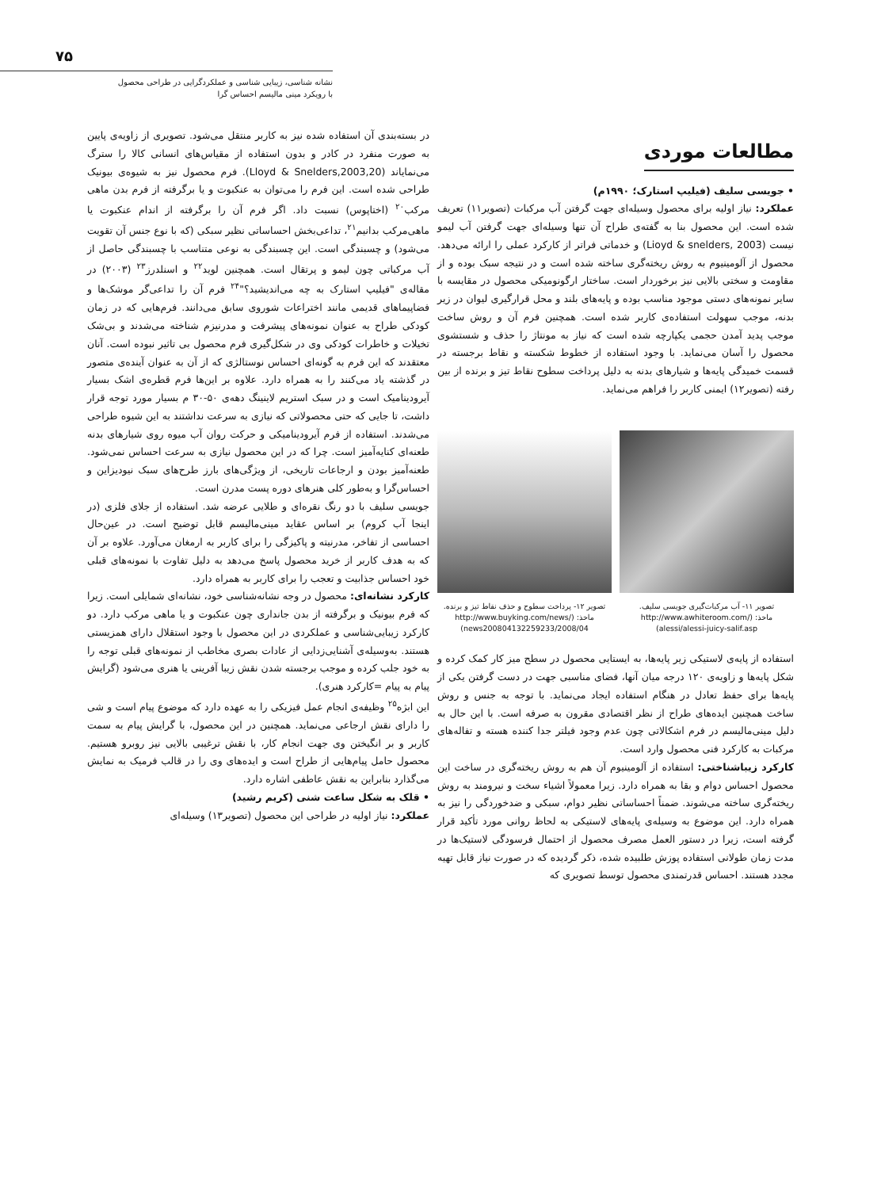۷۵
نشانه شناسی، زیبایی شناسی و عملکردگرایی در طراحی محصول
با رویکرد مینی مالیسم احساس گرا
مطالعات موردی
• جویسی سلیف (فیلیپ استارک؛ ۱۹۹۰م)
عملکرد: نیاز اولیه برای محصول وسیله‌ای جهت گرفتن آب مرکبات (تصویر۱۱) تعریف شده است. این محصول بنا به گفته‌ی طراح آن تنها وسیله‌ای جهت گرفتن آب لیمو نیست (Lioyd & snelders, 2003) و خدماتی فراتر از کارکرد عملی را ارائه می‌دهد. محصول از آلومینیوم به روش ریخته‌گری ساخته شده است و در نتیجه سبک بوده و از مقاومت و سختی بالایی نیز برخوردار است. ساختار ارگونومیکی محصول در مقایسه با سایر نمونه‌های دستی موجود مناسب بوده و پایه‌های بلند و محل قرارگیری لیوان در زیر بدنه، موجب سهولت استفاده‌ی کاربر شده است. همچنین فرم آن و روش ساخت موجب پدید آمدن حجمی یکپارچه شده است که نیاز به مونتاژ را حذف و شستشوی محصول را آسان می‌نماید. با وجود استفاده از خطوط شکسته و نقاط برجسته در قسمت خمیدگی پایه‌ها و شیارهای بدنه به دلیل پرداخت سطوح نقاط تیز و برنده از بین رفته (تصویر۱۲) ایمنی کاربر را فراهم می‌نماید.
تصویر ۱۱- آب مرکبات‌گیری جویسی سلیف.
ماخذ: (/http://www.awhiteroom.com
alessi/alessi-juicy-salif.asp)
تصویر ۱۲- پرداخت سطوح و حذف نقاط تیز و برنده.
ماخذ: (/http://www.buyking.com/news
2008/04/news200804132259233)
استفاده از پایه‌ی لاستیکی زیر پایه‌ها، به ایستایی محصول در سطح میز کار کمک کرده و شکل پایه‌ها و زاویه‌ی ۱۲۰ درجه میان آنها، فضای مناسبی جهت در دست گرفتن یکی از پایه‌ها برای حفظ تعادل در هنگام استفاده ایجاد می‌نماید. با توجه به جنس و روش ساخت همچنین ایده‌های طراح از نظر اقتصادی مقرون به صرفه است. با این حال به دلیل مینی‌مالیسم در فرم اشکالاتی چون عدم وجود فیلتر جدا کننده هسته و تفاله‌های مرکبات به کارکرد فنی محصول وارد است.
کارکرد زیباشناختی: استفاده از آلومینیوم آن هم به روش ریخته‌گری در ساخت این محصول احساس دوام و بقا به همراه دارد. زیرا معمولاً اشیاء سخت و نیرومند به روش ریخته‌گری ساخته می‌شوند. ضمناً احساساتی نظیر دوام، سبکی و ضدخوردگی را نیز به همراه دارد. این موضوع به وسیله‌ی پایه‌های لاستیکی به لحاظ روانی مورد تأکید قرار گرفته است، زیرا در دستور العمل مصرف محصول از احتمال فرسودگی لاستیک‌ها در مدت زمان طولانی استفاده پوزش طلبیده شده، ذکر گردیده که در صورت نیاز قابل تهیه مجدد هستند. احساس قدرتمندی محصول توسط تصویری که
در بسته‌بندی آن استفاده شده نیز به کاربر منتقل می‌شود. تصویری از زاویه‌ی پایین به صورت منفرد در کادر و بدون استفاده از مقیاس‌های انسانی کالا را سترگ می‌نمایاند (Lloyd & Snelders,2003,20). فرم محصول نیز به شیوه‌ی بیونیک طراحی شده است. این فرم را می‌توان به عنکبوت و یا برگرفته از فرم بدن ماهی مرکب<sup>۲۰</sup> (اختاپوس) نسبت داد. اگر فرم آن را برگرفته از اندام عنکبوت یا ماهی‌مرکب بدانیم<sup>۲۱</sup>، تداعی‌بخش احساساتی نظیر سبکی (که با نوع جنس آن تقویت می‌شود) و چسبندگی است. این چسبندگی به نوعی متناسب با چسبندگی حاصل از آب مرکباتی چون لیمو و پرتقال است. همچنین لوید<sup>۲۲</sup> و اسنلدرز<sup>۲۳</sup> (۲۰۰۳) در مقاله‌ی "فیلیپ استارک به چه می‌اندیشید؟"<sup>۲۴</sup> فرم آن را تداعی‌گر موشک‌ها و فضاپیماهای قدیمی مانند اختراعات شوروی سابق می‌دانند. فرم‌هایی که در زمان کودکی طراح به عنوان نمونه‌های پیشرفت و مدرنیزم شناخته می‌شدند و بی‌شک تخیلات و خاطرات کودکی وی در شکل‌گیری فرم محصول بی تاثیر نبوده است. آنان معتقدند که این فرم به گونه‌ای احساس نوستالژی که از آن به عنوان آینده‌ی متصور در گذشته یاد می‌کنند را به همراه دارد. علاوه بر این‌ها فرم قطره‌ی اشک بسیار آیرودینامیک است و در سبک استریم لاینینگ دهه‌ی ۵۰-۳۰ م بسیار مورد توجه قرار داشت، تا جایی که حتی محصولاتی که نیازی به سرعت نداشتند به این شیوه طراحی می‌شدند. استفاده از فرم آیرودینامیکی و حرکت روان آب میوه روی شیارهای بدنه طعنه‌ای کنایه‌آمیز است. چرا که در این محصول نیازی به سرعت احساس نمی‌شود. طعنه‌آمیز بودن و ارجاعات تاریخی، از ویژگی‌های بارز طرح‌های سبک نیودیزاین و احساس‌گرا و به‌طور کلی هنرهای دوره پست مدرن است.
جویسی سلیف با دو رنگ نقره‌ای و طلایی عرضه شد. استفاده از جلای فلزی (در اینجا آب کروم) بر اساس عقاید مینی‌مالیسم قابل توضیح است. در عین‌حال احساسی از تفاخر، مدرنیته و پاکیزگی را برای کاربر به ارمغان می‌آورد. علاوه بر آن که به هدف کاربر از خرید محصول پاسخ می‌دهد به دلیل تفاوت با نمونه‌های قبلی خود احساس جذابیت و تعجب را برای کاربر به همراه دارد.
کارکرد نشانه‌ای: محصول در وجه نشانه‌شناسی خود، نشانه‌ای شمایلی است. زیرا که فرم بیونیک و برگرفته از بدن جانداری چون عنکبوت و یا ماهی مرکب دارد. دو کارکرد زیبایی‌شناسی و عملکردی در این محصول با وجود استقلال دارای همزیستی هستند. به‌وسیله‌ی آشنایی‌زدایی از عادات بصری مخاطب از نمونه‌های قبلی توجه را به خود جلب کرده و موجب برجسته شدن نقش زیبا آفرینی یا هنری می‌شود (گرایش پیام به پیام =کارکرد هنری).
این ابژه<sup>۲۵</sup> وظیفه‌ی انجام عمل فیزیکی را به عهده دارد که موضوع پیام است و شی را دارای نقش ارجاعی می‌نماید. همچنین در این محصول، با گرایش پیام به سمت کاربر و بر انگیختن وی جهت انجام کار، با نقش ترغیبی بالایی نیز روبرو هستیم. محصول حامل پیام‌هایی از طراح است و ایده‌های وی را در قالب فرمیک به نمایش می‌گذارد بنابراین به نقش عاطفی اشاره دارد.
• قلک به شکل ساعت شنی (کریم رشید)
عملکرد: نیاز اولیه در طراحی این محصول (تصویر۱۳) وسیله‌ای